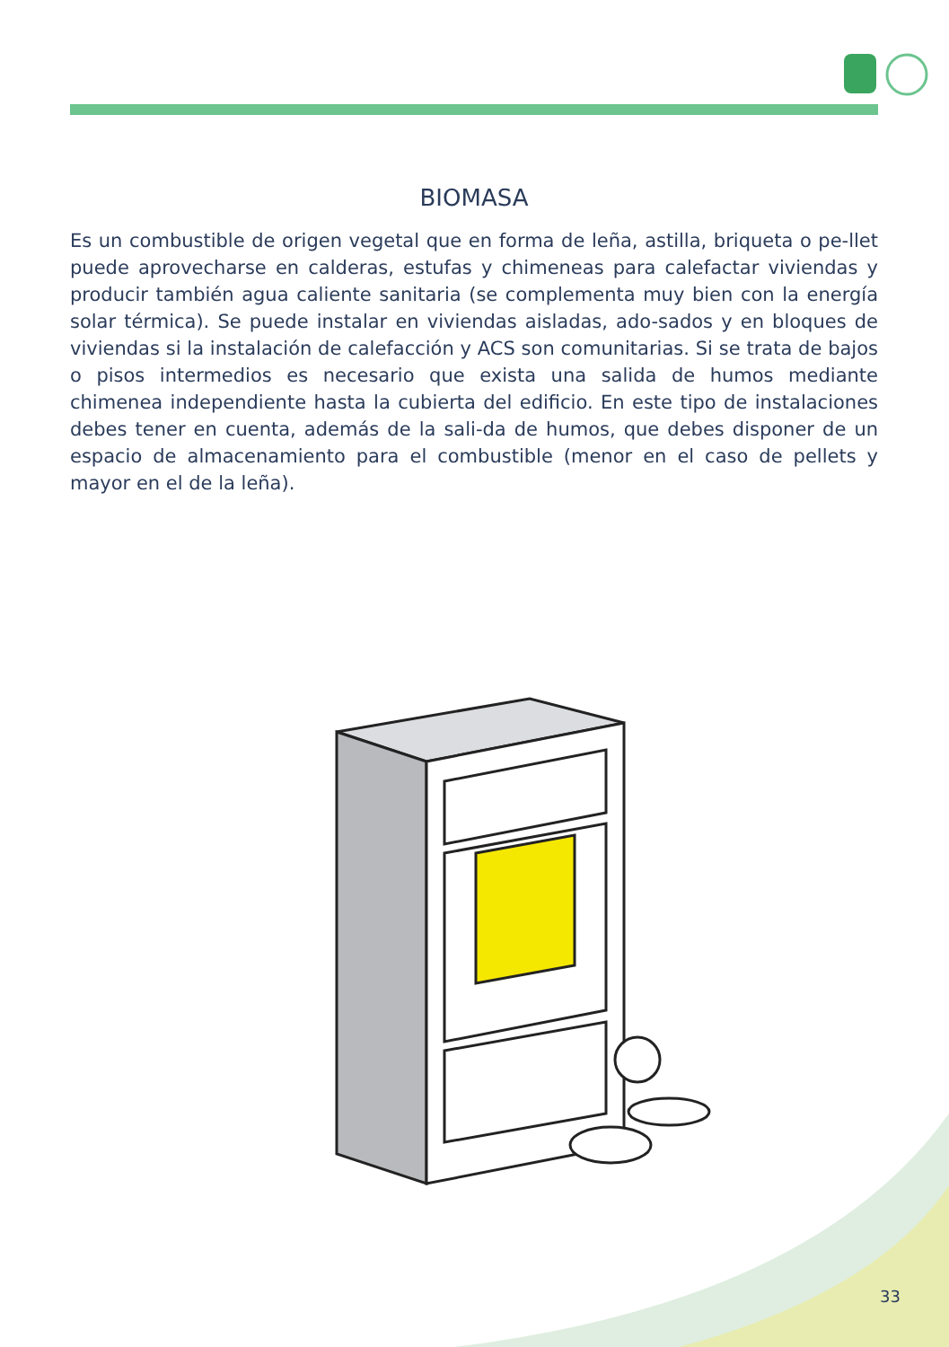BIOMASA
Es un combustible de origen vegetal que en forma de leña, astilla, briqueta o pe-llet puede aprovecharse en calderas, estufas y chimeneas para calefactar viviendas y producir también agua caliente sanitaria (se complementa muy bien con la energía solar térmica). Se puede instalar en viviendas aisladas, ado-sados y en bloques de viviendas si la instalación de calefacción y ACS son comunitarias. Si se trata de bajos o pisos intermedios es necesario que exista una salida de humos mediante chimenea independiente hasta la cubierta del edificio. En este tipo de instalaciones debes tener en cuenta, además de la sali-da de humos, que debes disponer de un espacio de almacenamiento para el combustible (menor en el caso de pellets y mayor en el de la leña).
33